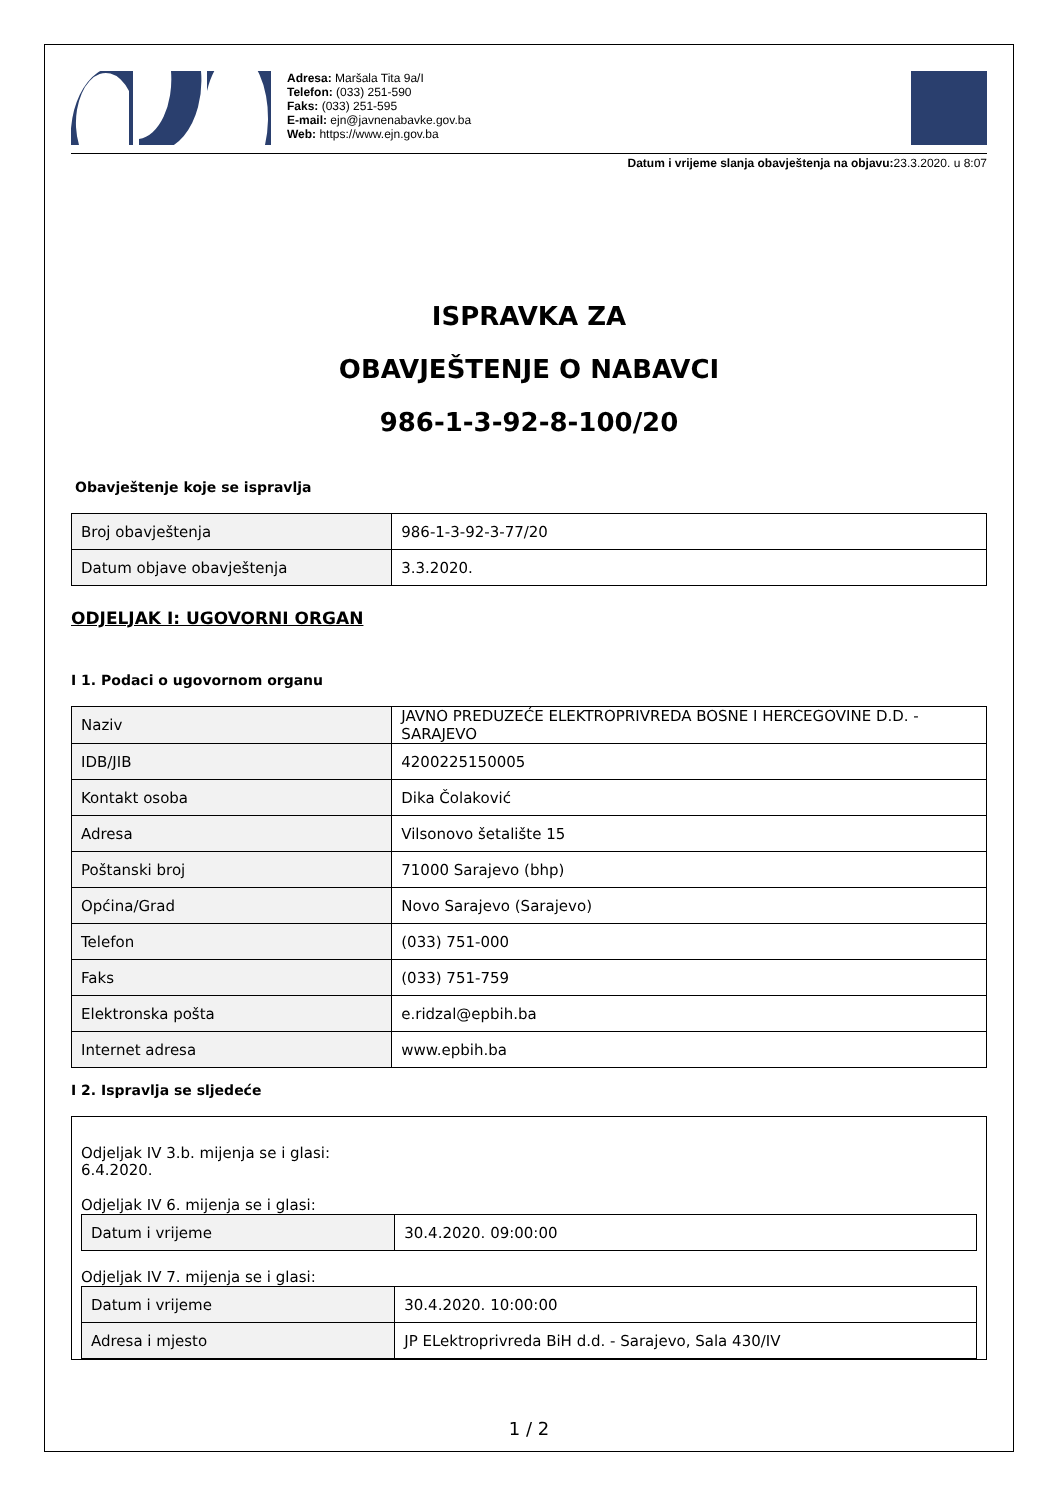Adresa: Maršala Tita 9a/I
Telefon: (033) 251-590
Faks: (033) 251-595
E-mail: ejn@javnenabavke.gov.ba
Web: https://www.ejn.gov.ba
Datum i vrijeme slanja obavještenja na objavu: 23.3.2020. u 8:07
ISPRAVKA ZA
OBAVJEŠTENJE O NABAVCI
986-1-3-92-8-100/20
Obavještenje koje se ispravlja
| Broj obavještenja | 986-1-3-92-3-77/20 |
| Datum objave obavještenja | 3.3.2020. |
ODJELJAK I: UGOVORNI ORGAN
I 1. Podaci o ugovornom organu
| Naziv | JAVNO PREDUZEĆE ELEKTROPRIVREDA BOSNE I HERCEGOVINE D.D. - SARAJEVO |
| IDB/JIB | 4200225150005 |
| Kontakt osoba | Dika Čolaković |
| Adresa | Vilsonovo šetalište 15 |
| Poštanski broj | 71000 Sarajevo (bhp) |
| Općina/Grad | Novo Sarajevo (Sarajevo) |
| Telefon | (033) 751-000 |
| Faks | (033) 751-759 |
| Elektronska pošta | e.ridzal@epbih.ba |
| Internet adresa | www.epbih.ba |
I 2. Ispravlja se sljedeće
Odjeljak IV 3.b. mijenja se i glasi:
6.4.2020.
Odjeljak IV 6. mijenja se i glasi:
| Datum i vrijeme | 30.4.2020. 09:00:00 |
Odjeljak IV 7. mijenja se i glasi:
| Datum i vrijeme | 30.4.2020. 10:00:00 |
| Adresa i mjesto | JP ELektroprivreda BiH d.d. - Sarajevo, Sala 430/IV |
1 / 2